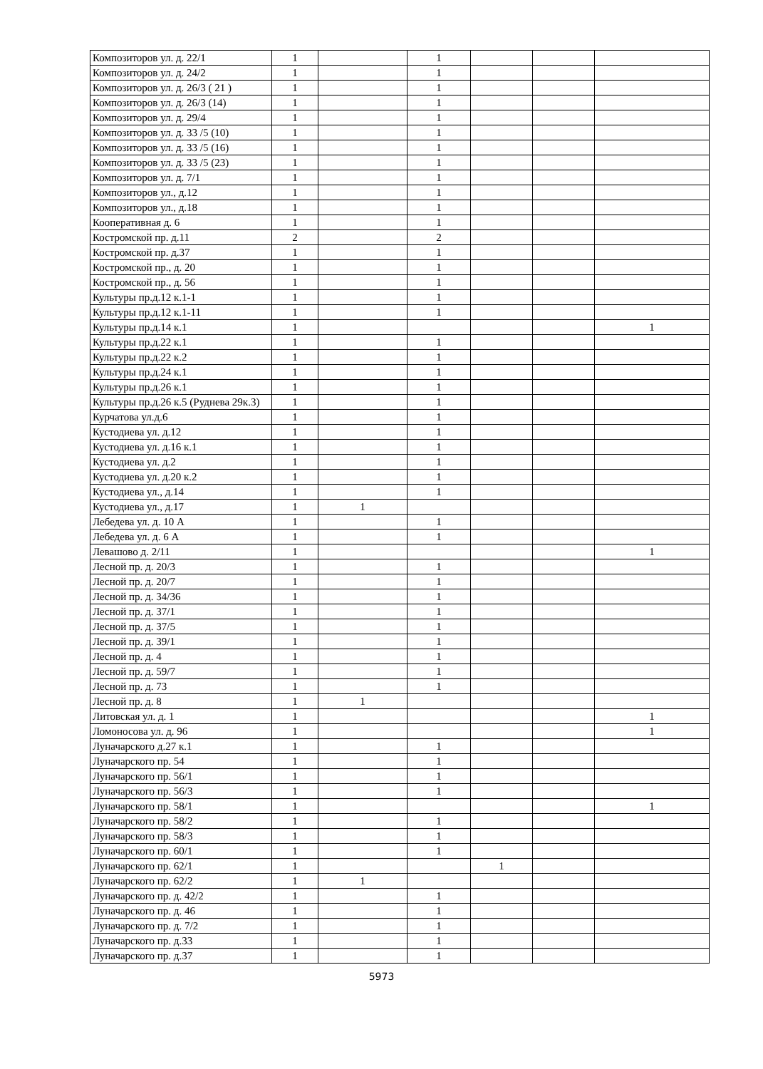| Композиторов ул. д. 22/1 | 1 | | 1 | | | |
| Композиторов ул. д. 24/2 | 1 | | 1 | | | |
| Композиторов ул. д. 26/3 ( 21 ) | 1 | | 1 | | | |
| Композиторов ул. д. 26/3 (14) | 1 | | 1 | | | |
| Композиторов ул. д. 29/4 | 1 | | 1 | | | |
| Композиторов ул. д. 33 /5 (10) | 1 | | 1 | | | |
| Композиторов ул. д. 33 /5 (16) | 1 | | 1 | | | |
| Композиторов ул. д. 33 /5 (23) | 1 | | 1 | | | |
| Композиторов ул. д. 7/1 | 1 | | 1 | | | |
| Композиторов ул., д.12 | 1 | | 1 | | | |
| Композиторов ул., д.18 | 1 | | 1 | | | |
| Кооперативная д. 6 | 1 | | 1 | | | |
| Костромской пр. д.11 | 2 | | 2 | | | |
| Костромской пр. д.37 | 1 | | 1 | | | |
| Костромской пр., д. 20 | 1 | | 1 | | | |
| Костромской пр., д. 56 | 1 | | 1 | | | |
| Культуры пр.д.12 к.1-1 | 1 | | 1 | | | |
| Культуры пр.д.12 к.1-11 | 1 | | 1 | | | |
| Культуры пр.д.14 к.1 | 1 | | | | | 1 |
| Культуры пр.д.22 к.1 | 1 | | 1 | | | |
| Культуры пр.д.22 к.2 | 1 | | 1 | | | |
| Культуры пр.д.24 к.1 | 1 | | 1 | | | |
| Культуры пр.д.26 к.1 | 1 | | 1 | | | |
| Культуры пр.д.26 к.5 (Руднева 29к.3) | 1 | | 1 | | | |
| Курчатова ул.д.6 | 1 | | 1 | | | |
| Кустодиева ул. д.12 | 1 | | 1 | | | |
| Кустодиева ул. д.16 к.1 | 1 | | 1 | | | |
| Кустодиева ул. д.2 | 1 | | 1 | | | |
| Кустодиева ул. д.20 к.2 | 1 | | 1 | | | |
| Кустодиева ул., д.14 | 1 | | 1 | | | |
| Кустодиева ул., д.17 | 1 | 1 | | | | |
| Лебедева ул. д. 10 А | 1 | | 1 | | | |
| Лебедева ул. д. 6 А | 1 | | 1 | | | |
| Левашово д. 2/11 | 1 | | | | | 1 |
| Лесной пр. д. 20/3 | 1 | | 1 | | | |
| Лесной пр. д. 20/7 | 1 | | 1 | | | |
| Лесной пр. д. 34/36 | 1 | | 1 | | | |
| Лесной пр. д. 37/1 | 1 | | 1 | | | |
| Лесной пр. д. 37/5 | 1 | | 1 | | | |
| Лесной пр. д. 39/1 | 1 | | 1 | | | |
| Лесной пр. д. 4 | 1 | | 1 | | | |
| Лесной пр. д. 59/7 | 1 | | 1 | | | |
| Лесной пр. д. 73 | 1 | | 1 | | | |
| Лесной пр. д. 8 | 1 | 1 | | | | |
| Литовская ул. д. 1 | 1 | | | | | 1 |
| Ломоносова ул. д. 96 | 1 | | | | | 1 |
| Луначарского д.27 к.1 | 1 | | 1 | | | |
| Луначарского пр. 54 | 1 | | 1 | | | |
| Луначарского пр. 56/1 | 1 | | 1 | | | |
| Луначарского пр. 56/3 | 1 | | 1 | | | |
| Луначарского пр. 58/1 | 1 | | | | | 1 |
| Луначарского пр. 58/2 | 1 | | 1 | | | |
| Луначарского пр. 58/3 | 1 | | 1 | | | |
| Луначарского пр. 60/1 | 1 | | 1 | | | |
| Луначарского пр. 62/1 | 1 | | | 1 | | |
| Луначарского пр. 62/2 | 1 | 1 | | | | |
| Луначарского пр. д. 42/2 | 1 | | 1 | | | |
| Луначарского пр. д. 46 | 1 | | 1 | | | |
| Луначарского пр. д. 7/2 | 1 | | 1 | | | |
| Луначарского пр. д.33 | 1 | | 1 | | | |
| Луначарского пр. д.37 | 1 | | 1 | | | |
5973